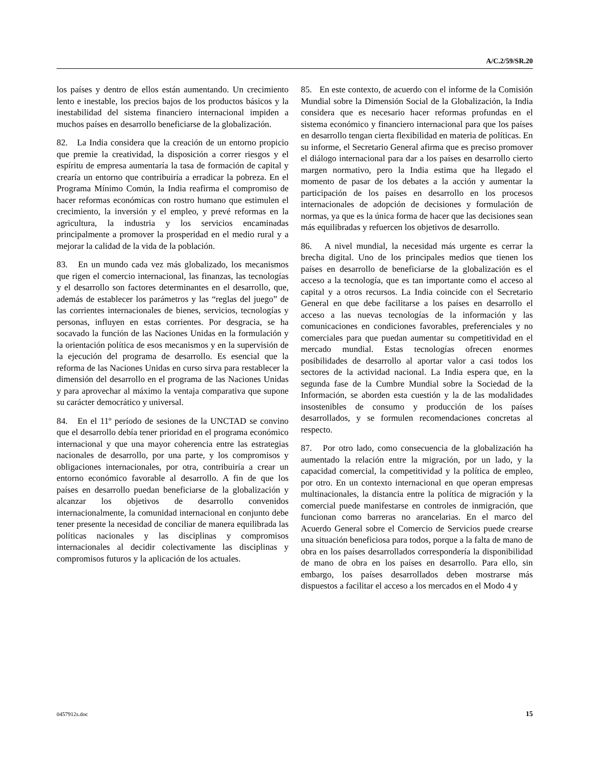A/C.2/59/SR.20
los países y dentro de ellos están aumentando. Un crecimiento lento e inestable, los precios bajos de los productos básicos y la inestabilidad del sistema financiero internacional impiden a muchos países en desarrollo beneficiarse de la globalización.
82. La India considera que la creación de un entorno propicio que premie la creatividad, la disposición a correr riesgos y el espíritu de empresa aumentaría la tasa de formación de capital y crearía un entorno que contribuiría a erradicar la pobreza. En el Programa Mínimo Común, la India reafirma el compromiso de hacer reformas económicas con rostro humano que estimulen el crecimiento, la inversión y el empleo, y prevé reformas en la agricultura, la industria y los servicios encaminadas principalmente a promover la prosperidad en el medio rural y a mejorar la calidad de la vida de la población.
83. En un mundo cada vez más globalizado, los mecanismos que rigen el comercio internacional, las finanzas, las tecnologías y el desarrollo son factores determinantes en el desarrollo, que, además de establecer los parámetros y las “reglas del juego” de las corrientes internacionales de bienes, servicios, tecnologías y personas, influyen en estas corrientes. Por desgracia, se ha socavado la función de las Naciones Unidas en la formulación y la orientación política de esos mecanismos y en la supervisión de la ejecución del programa de desarrollo. Es esencial que la reforma de las Naciones Unidas en curso sirva para restablecer la dimensión del desarrollo en el programa de las Naciones Unidas y para aprovechar al máximo la ventaja comparativa que supone su carácter democrático y universal.
84. En el 11º período de sesiones de la UNCTAD se convino que el desarrollo debía tener prioridad en el programa económico internacional y que una mayor coherencia entre las estrategias nacionales de desarrollo, por una parte, y los compromisos y obligaciones internacionales, por otra, contribuiría a crear un entorno económico favorable al desarrollo. A fin de que los países en desarrollo puedan beneficiarse de la globalización y alcanzar los objetivos de desarrollo convenidos internacionalmente, la comunidad internacional en conjunto debe tener presente la necesidad de conciliar de manera equilibrada las políticas nacionales y las disciplinas y compromisos internacionales al decidir colectivamente las disciplinas y compromisos futuros y la aplicación de los actuales.
85. En este contexto, de acuerdo con el informe de la Comisión Mundial sobre la Dimensión Social de la Globalización, la India considera que es necesario hacer reformas profundas en el sistema económico y financiero internacional para que los países en desarrollo tengan cierta flexibilidad en materia de políticas. En su informe, el Secretario General afirma que es preciso promover el diálogo internacional para dar a los países en desarrollo cierto margen normativo, pero la India estima que ha llegado el momento de pasar de los debates a la acción y aumentar la participación de los países en desarrollo en los procesos internacionales de adopción de decisiones y formulación de normas, ya que es la única forma de hacer que las decisiones sean más equilibradas y refuercen los objetivos de desarrollo.
86. A nivel mundial, la necesidad más urgente es cerrar la brecha digital. Uno de los principales medios que tienen los países en desarrollo de beneficiarse de la globalización es el acceso a la tecnología, que es tan importante como el acceso al capital y a otros recursos. La India coincide con el Secretario General en que debe facilitarse a los países en desarrollo el acceso a las nuevas tecnologías de la información y las comunicaciones en condiciones favorables, preferenciales y no comerciales para que puedan aumentar su competitividad en el mercado mundial. Estas tecnologías ofrecen enormes posibilidades de desarrollo al aportar valor a casi todos los sectores de la actividad nacional. La India espera que, en la segunda fase de la Cumbre Mundial sobre la Sociedad de la Información, se aborden esta cuestión y la de las modalidades insostenibles de consumo y producción de los países desarrollados, y se formulen recomendaciones concretas al respecto.
87. Por otro lado, como consecuencia de la globalización ha aumentado la relación entre la migración, por un lado, y la capacidad comercial, la competitividad y la política de empleo, por otro. En un contexto internacional en que operan empresas multinacionales, la distancia entre la política de migración y la comercial puede manifestarse en controles de inmigración, que funcionan como barreras no arancelarias. En el marco del Acuerdo General sobre el Comercio de Servicios puede crearse una situación beneficiosa para todos, porque a la falta de mano de obra en los países desarrollados correspondería la disponibilidad de mano de obra en los países en desarrollo. Para ello, sin embargo, los países desarrollados deben mostrarse más dispuestos a facilitar el acceso a los mercados en el Modo 4 y
0457912s.doc 15